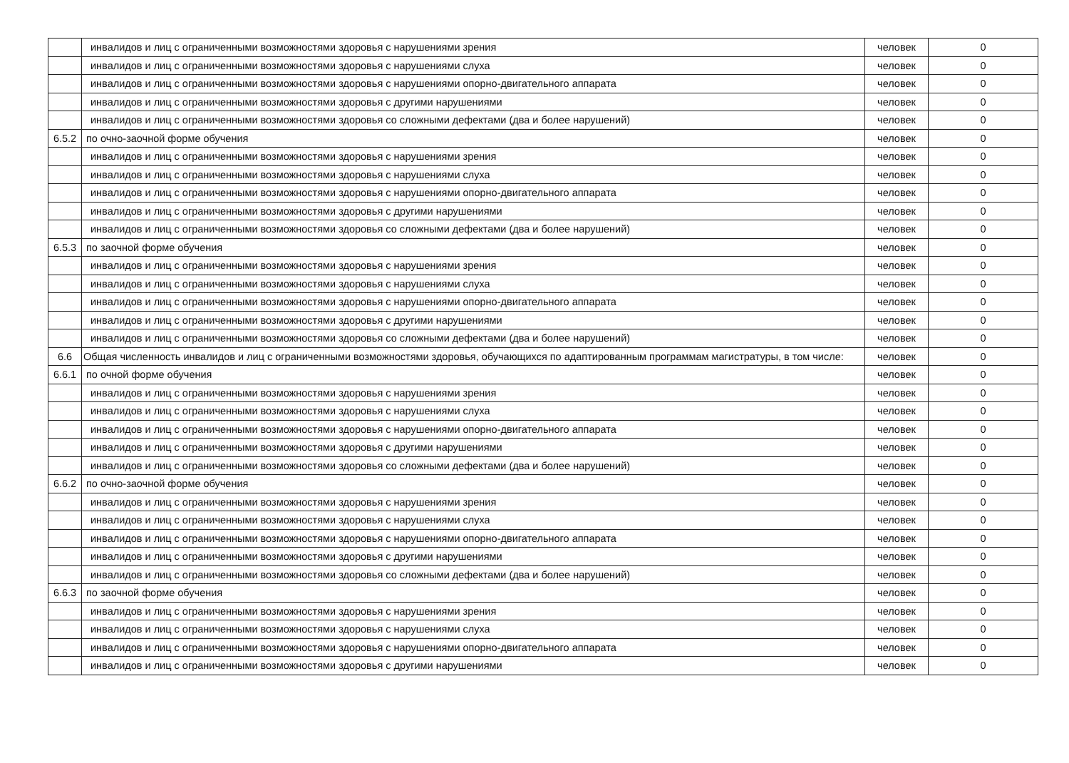| | инвалидов и лиц с ограниченными возможностями здоровья с нарушениями зрения | человек | 0 |
| | инвалидов и лиц с ограниченными возможностями здоровья с нарушениями слуха | человек | 0 |
| | инвалидов и лиц с ограниченными возможностями здоровья с нарушениями опорно-двигательного аппарата | человек | 0 |
| | инвалидов и лиц с ограниченными возможностями здоровья с другими нарушениями | человек | 0 |
| | инвалидов и лиц с ограниченными возможностями здоровья со сложными дефектами (два и более нарушений) | человек | 0 |
| 6.5.2 | по очно-заочной форме обучения | человек | 0 |
| | инвалидов и лиц с ограниченными возможностями здоровья с нарушениями зрения | человек | 0 |
| | инвалидов и лиц с ограниченными возможностями здоровья с нарушениями слуха | человек | 0 |
| | инвалидов и лиц с ограниченными возможностями здоровья с нарушениями опорно-двигательного аппарата | человек | 0 |
| | инвалидов и лиц с ограниченными возможностями здоровья с другими нарушениями | человек | 0 |
| | инвалидов и лиц с ограниченными возможностями здоровья со сложными дефектами (два и более нарушений) | человек | 0 |
| 6.5.3 | по заочной форме обучения | человек | 0 |
| | инвалидов и лиц с ограниченными возможностями здоровья с нарушениями зрения | человек | 0 |
| | инвалидов и лиц с ограниченными возможностями здоровья с нарушениями слуха | человек | 0 |
| | инвалидов и лиц с ограниченными возможностями здоровья с нарушениями опорно-двигательного аппарата | человек | 0 |
| | инвалидов и лиц с ограниченными возможностями здоровья с другими нарушениями | человек | 0 |
| | инвалидов и лиц с ограниченными возможностями здоровья со сложными дефектами (два и более нарушений) | человек | 0 |
| 6.6 | Общая численность инвалидов и лиц с ограниченными возможностями здоровья, обучающихся по адаптированным программам магистратуры, в том числе: | человек | 0 |
| 6.6.1 | по очной форме обучения | человек | 0 |
| | инвалидов и лиц с ограниченными возможностями здоровья с нарушениями зрения | человек | 0 |
| | инвалидов и лиц с ограниченными возможностями здоровья с нарушениями слуха | человек | 0 |
| | инвалидов и лиц с ограниченными возможностями здоровья с нарушениями опорно-двигательного аппарата | человек | 0 |
| | инвалидов и лиц с ограниченными возможностями здоровья с другими нарушениями | человек | 0 |
| | инвалидов и лиц с ограниченными возможностями здоровья со сложными дефектами (два и более нарушений) | человек | 0 |
| 6.6.2 | по очно-заочной форме обучения | человек | 0 |
| | инвалидов и лиц с ограниченными возможностями здоровья с нарушениями зрения | человек | 0 |
| | инвалидов и лиц с ограниченными возможностями здоровья с нарушениями слуха | человек | 0 |
| | инвалидов и лиц с ограниченными возможностями здоровья с нарушениями опорно-двигательного аппарата | человек | 0 |
| | инвалидов и лиц с ограниченными возможностями здоровья с другими нарушениями | человек | 0 |
| | инвалидов и лиц с ограниченными возможностями здоровья со сложными дефектами (два и более нарушений) | человек | 0 |
| 6.6.3 | по заочной форме обучения | человек | 0 |
| | инвалидов и лиц с ограниченными возможностями здоровья с нарушениями зрения | человек | 0 |
| | инвалидов и лиц с ограниченными возможностями здоровья с нарушениями слуха | человек | 0 |
| | инвалидов и лиц с ограниченными возможностями здоровья с нарушениями опорно-двигательного аппарата | человек | 0 |
| | инвалидов и лиц с ограниченными возможностями здоровья с другими нарушениями | человек | 0 |